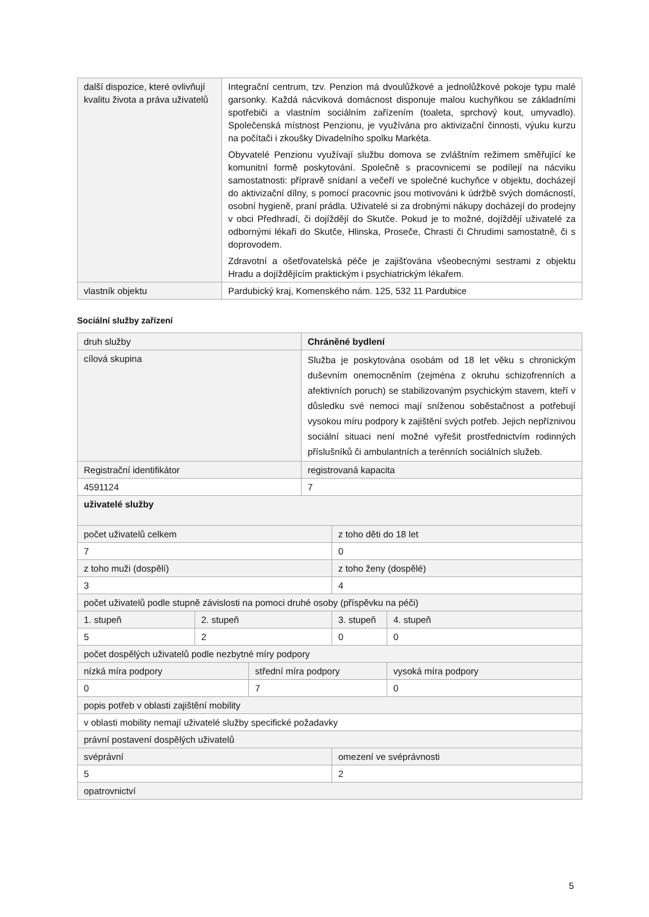| další dispozice, které ovlivňují kvalitu života a práva uživatelů | Integrační centrum, tzv. Penzion má dvoulůžkové a jednolůžkové pokoje typu malé garsonky. Každá nácviková domácnost disponuje malou kuchyňkou se základními spotřebiči a vlastním sociálním zařízením (toaleta, sprchový kout, umyvadlo). Společenská místnost Penzionu, je využívána pro aktivizační činnosti, výuku kurzu na počítači i zkoušky Divadelního spolku Markéta. Obyvatelé Penzionu využívají službu domova se zvláštním režimem směřující ke komunitní formě poskytování. Společně s pracovnicemi se podílejí na nácviku samostatnosti: přípravě snídaní a večeří ve společné kuchyňce v objektu, docházejí do aktivizační dílny, s pomocí pracovnic jsou motivováni k údržbě svých domácností, osobní hygieně, praní prádla. Uživatelé si za drobnými nákupy docházejí do prodejny v obci Předhradí, či dojíždějí do Skutče. Pokud je to možné, dojíždějí uživatelé za odbornými lékaři do Skutče, Hlinska, Proseče, Chrasti či Chrudimi samostatně, či s doprovodem. Zdravotní a ošetřovatelská péče je zajišťována všeobecnými sestrami z objektu Hradu a dojíždějícím praktickým i psychiatrickým lékařem. |
| vlastník objektu | Pardubický kraj, Komenského nám. 125, 532 11 Pardubice |
Sociální služby zařízení
| druh služby | | | Chráněné bydlení | | |
| cílová skupina | | | Služba je poskytována osobám od 18 let věku s chronickým duševním onemocněním (zejména z okruhu schizofrenních a afektivních poruch) se stabilizovaným psychickým stavem, kteří v důsledku své nemoci mají sníženou soběstačnost a potřebují vysokou míru podpory k zajištění svých potřeb. Jejich nepříznivou sociální situaci není možné vyřešit prostřednictvím rodinných příslušníků či ambulantních a terénních sociálních služeb. | | |
| Registrační identifikátor | | | registrovaná kapacita | | |
| 4591124 | | | 7 | | |
| uživatelé služby | | | | | |
| počet uživatelů celkem | | | | z toho děti do 18 let | |
| 7 | | | | 0 | |
| z toho muži (dospělí) | | | | z toho ženy (dospělé) | |
| 3 | | | | 4 | |
| počet uživatelů podle stupně závislosti na pomoci druhé osoby (příspěvku na péči) | | | | | |
| 1. stupeň | 2. stupeň | | | 3. stupeň | 4. stupeň |
| 5 | 2 | | | 0 | 0 |
| počet dospělých uživatelů podle nezbytné míry podpory | | | | | |
| nízká míra podpory | | střední míra podpory | | | vysoká míra podpory |
| 0 | | 7 | | | 0 |
| popis potřeb v oblasti zajištění mobility | | | | | |
| v oblasti mobility nemají uživatelé služby specifické požadavky | | | | | |
| právní postavení dospělých uživatelů | | | | | |
| svéprávní | | | | omezení ve svéprávnosti | |
| 5 | | | | 2 | |
| opatrovnictví | | | | | |
5